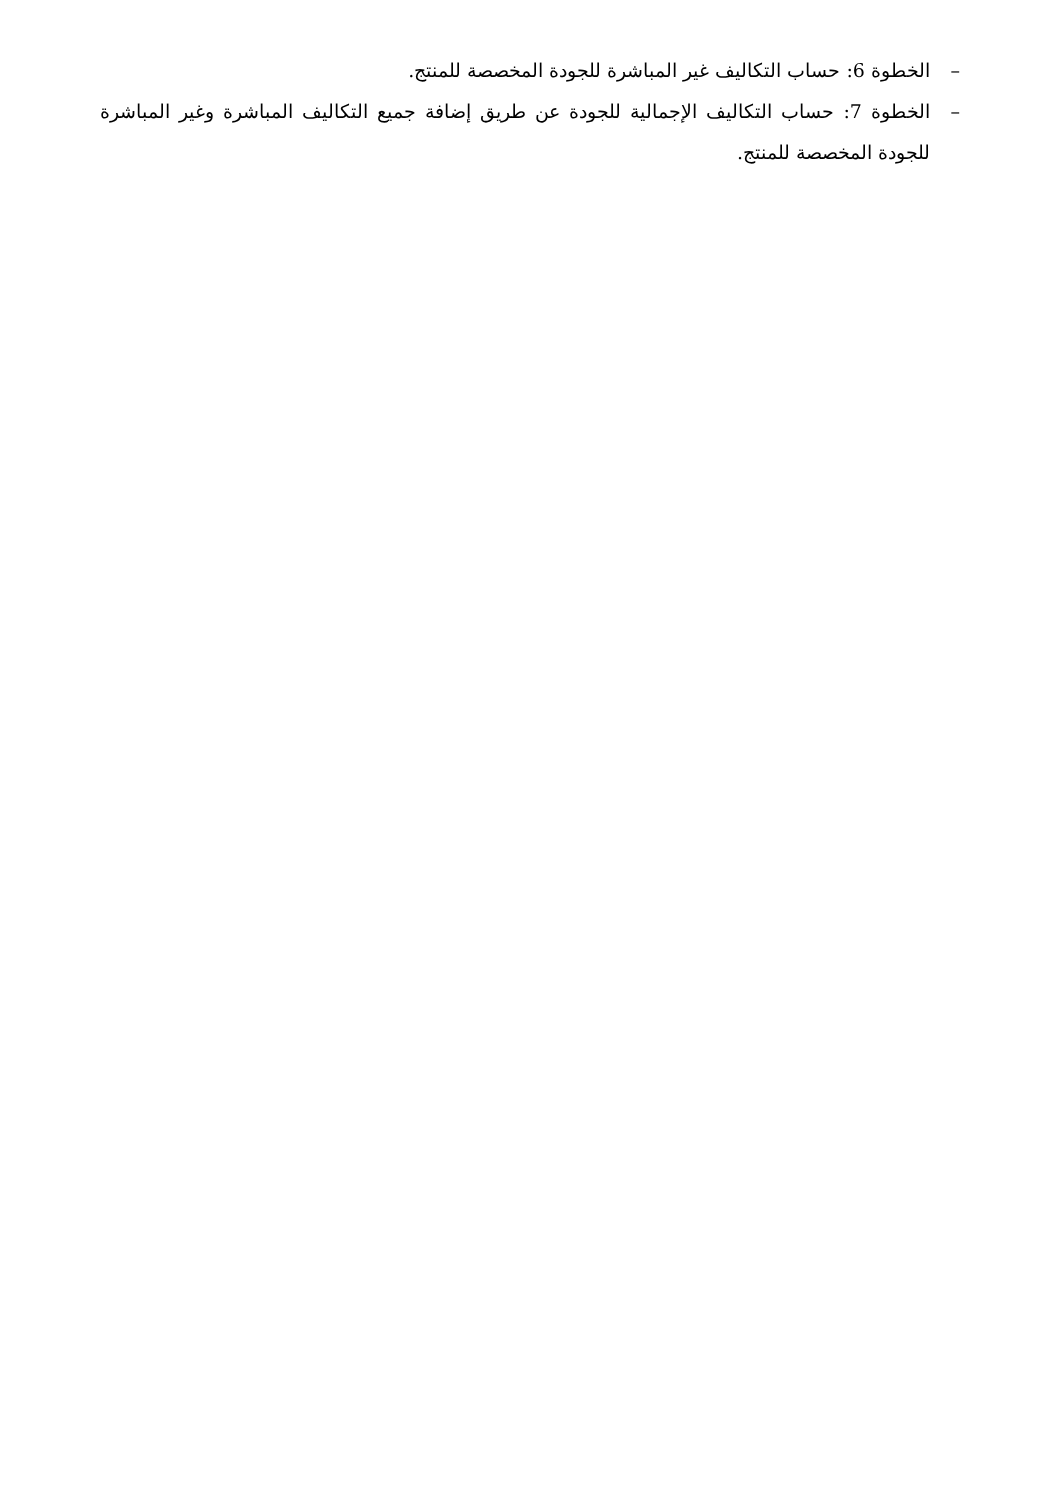– الخطوة 6: حساب التكاليف غير المباشرة للجودة المخصصة للمنتج.
– الخطوة 7: حساب التكاليف الإجمالية للجودة عن طريق إضافة جميع التكاليف المباشرة وغير المباشرة للجودة المخصصة للمنتج.